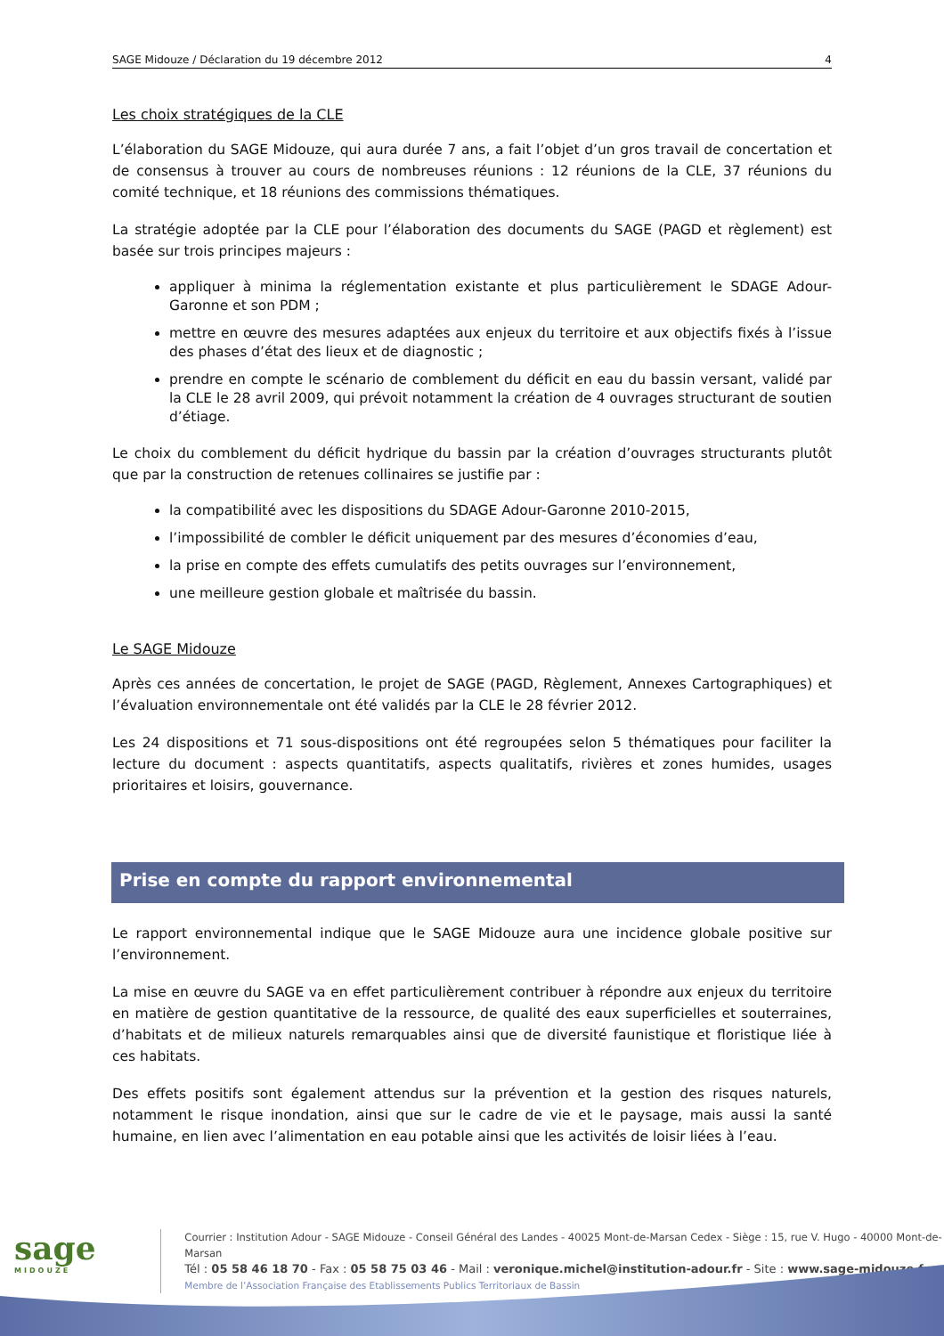SAGE Midouze / Déclaration du 19 décembre 2012 4
Les choix stratégiques de la CLE
L’élaboration du SAGE Midouze, qui aura durée 7 ans, a fait l’objet d’un gros travail de concertation et de consensus à trouver au cours de nombreuses réunions : 12 réunions de la CLE, 37 réunions du comité technique, et 18 réunions des commissions thématiques.
La stratégie adoptée par la CLE pour l’élaboration des documents du SAGE (PAGD et règlement) est basée sur trois principes majeurs :
appliquer à minima la réglementation existante et plus particulièrement le SDAGE Adour-Garonne et son PDM ;
mettre en œuvre des mesures adaptées aux enjeux du territoire et aux objectifs fixés à l’issue des phases d’état des lieux et de diagnostic ;
prendre en compte le scénario de comblement du déficit en eau du bassin versant, validé par la CLE le 28 avril 2009, qui prévoit notamment la création de 4 ouvrages structurant de soutien d’étiage.
Le choix du comblement du déficit hydrique du bassin par la création d’ouvrages structurants plutôt que par la construction de retenues collinaires se justifie par :
la compatibilité avec les dispositions du SDAGE Adour-Garonne 2010-2015,
l’impossibilité de combler le déficit uniquement par des mesures d’économies d’eau,
la prise en compte des effets cumulatifs des petits ouvrages sur l’environnement,
une meilleure gestion globale et maîtrisée du bassin.
Le SAGE Midouze
Après ces années de concertation, le projet de SAGE (PAGD, Règlement, Annexes Cartographiques) et l’évaluation environnementale ont été validés par la CLE le 28 février 2012.
Les 24 dispositions et 71 sous-dispositions ont été regroupées selon 5 thématiques pour faciliter la lecture du document : aspects quantitatifs, aspects qualitatifs, rivières et zones humides, usages prioritaires et loisirs, gouvernance.
Prise en compte du rapport environnemental
Le rapport environnemental indique que le SAGE Midouze aura une incidence globale positive sur l’environnement.
La mise en œuvre du SAGE va en effet particulièrement contribuer à répondre aux enjeux du territoire en matière de gestion quantitative de la ressource, de qualité des eaux superficielles et souterraines, d’habitats et de milieux naturels remarquables ainsi que de diversité faunistique et floristique liée à ces habitats.
Des effets positifs sont également attendus sur la prévention et la gestion des risques naturels, notamment le risque inondation, ainsi que sur le cadre de vie et le paysage, mais aussi la santé humaine, en lien avec l’alimentation en eau potable ainsi que les activités de loisir liées à l’eau.
sage
MIDOUZE
Courrier : Institution Adour - SAGE Midouze - Conseil Général des Landes - 40025 Mont-de-Marsan Cedex - Siège : 15, rue V. Hugo - 40000 Mont-de-Marsan
Tél : 05 58 46 18 70 - Fax : 05 58 75 03 46 - Mail : veronique.michel@institution-adour.fr - Site : www.sage-midouze.fr
Membre de l’Association Française des Etablissements Publics Territoriaux de Bassin